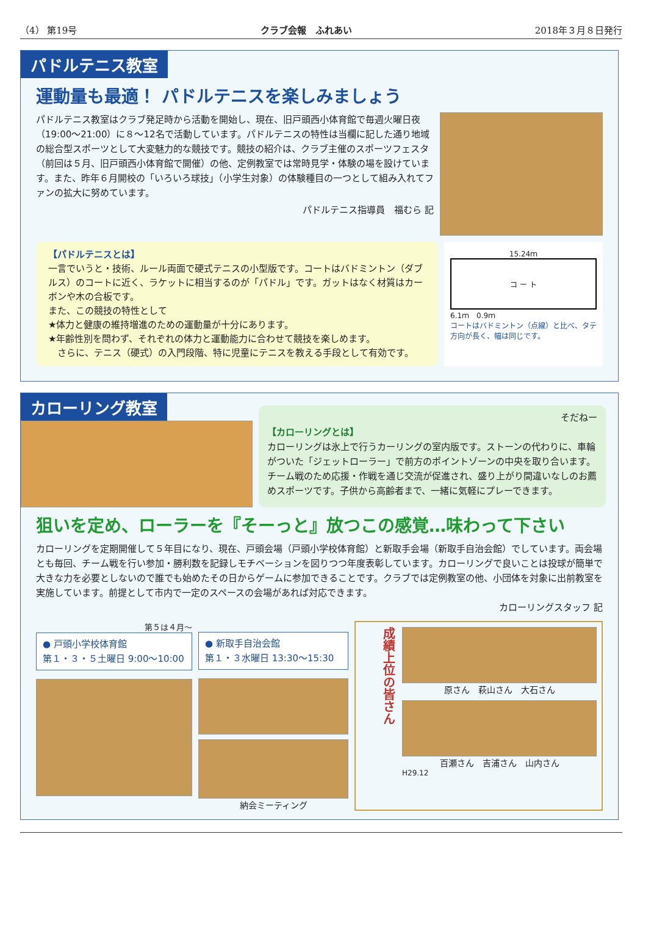（4） 第19号 クラブ会報　ふれあい 2018年３月８日発行
パドルテニス教室
運動量も最適！ パドルテニスを楽しみましょう
パドルテニス教室はクラブ発足時から活動を開始し、現在、旧戸頭西小体育館で毎週火曜日夜（19:00～21:00）に８～12名で活動しています。パドルテニスの特性は当欄に記した通り地域の総合型スポーツとして大変魅力的な競技です。競技の紹介は、クラブ主催のスポーツフェスタ（前回は５月、旧戸頭西小体育館で開催）の他、定例教室では常時見学・体験の場を設けています。また、昨年６月開校の「いろいろ球技」（小学生対象）の体験種目の一つとして組み入れてファンの拡大に努めています。
パドルテニス指導員　福むら 記
【パドルテニスとは】
一言でいうと・技術、ルール両面で硬式テニスの小型版です。コートはバドミントン（ダブルス）のコートに近く、ラケットに相当するのが「パドル」です。ガットはなく材質はカーボンや木の合板です。
また、この競技の特性として
★体力と健康の維持増進のための運動量が十分にあります。
★年齢性別を問わず、それぞれの体力と運動能力に合わせて競技を楽しめます。
　さらに、テニス（硬式）の入門段階、特に児童にテニスを教える手段として有効です。
15.24ｍ
コ ー ト
6.1ｍ　0.9ｍ
コートはバドミントン（点線）と比べ、タテ方向が長く、幅は同じです。
カローリング教室
そだねー
【カローリングとは】
カローリングは氷上で行うカーリングの室内版です。ストーンの代わりに、車輪がついた「ジェットローラー」で前方のポイントゾーンの中央を取り合います。チーム戦のため応援・作戦を通じ交流が促進され、盛り上がり間違いなしのお薦めスポーツです。子供から高齢者まで、一緒に気軽にプレーできます。
狙いを定め、ローラーを『そーっと』放つこの感覚…味わって下さい
カローリングを定期開催して５年目になり、現在、戸頭会場（戸頭小学校体育館）と新取手会場（新取手自治会館）でしています。両会場とも毎回、チーム戦を行い参加・勝利数を記録しモチベーションを図りつつ年度表彰しています。カローリングで良いことは投球が簡単で大きな力を必要としないので誰でも始めたその日からゲームに参加できることです。クラブでは定例教室の他、小団体を対象に出前教室を実施しています。前提として市内で一定のスペースの会場があれば対応できます。
カローリングスタッフ 記
第５は４月～
● 戸頭小学校体育館
第１・３・５土曜日 9:00～10:00
● 新取手自治会館
第１・３水曜日 13:30～15:30
納会ミーティング
成績上位の皆さん
原さん　萩山さん　大石さん
百瀬さん　吉浦さん　山内さん
H29.12